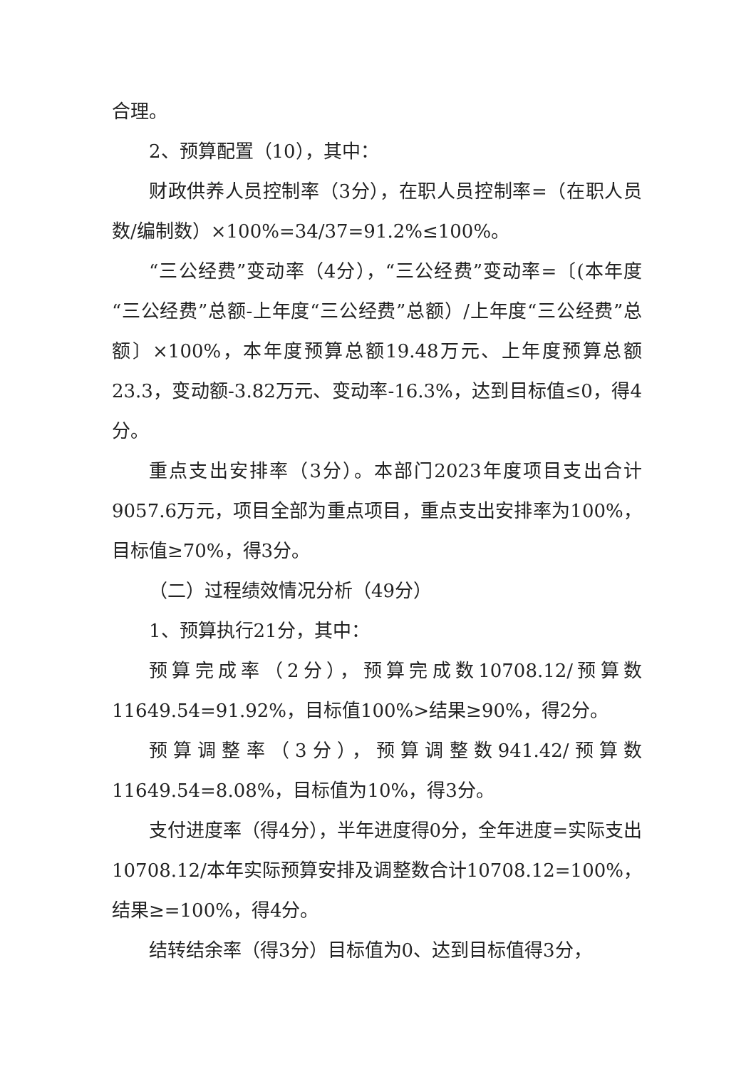合理。
2、预算配置（10），其中：
财政供养人员控制率（3分），在职人员控制率=（在职人员数/编制数）×100%=34/37=91.2%≤100%。
“三公经费”变动率（4分），“三公经费”变动率=〔(本年度“三公经费”总额-上年度“三公经费”总额）/上年度“三公经费”总额〕×100%，本年度预算总额19.48万元、上年度预算总额23.3，变动额-3.82万元、变动率-16.3%，达到目标值≤0，得4分。
重点支出安排率（3分）。本部门2023年度项目支出合计9057.6万元，项目全部为重点项目，重点支出安排率为100%，目标值≥70%，得3分。
（二）过程绩效情况分析（49分）
1、预算执行21分，其中：
预算完成率（2分），预算完成数10708.12/预算数11649.54=91.92%，目标值100%>结果≥90%，得2分。
预算调整率（3分），预算调整数941.42/预算数11649.54=8.08%，目标值为10%，得3分。
支付进度率（得4分），半年进度得0分，全年进度=实际支出10708.12/本年实际预算安排及调整数合计10708.12=100%，结果≥=100%，得4分。
结转结余率（得3分）目标值为0、达到目标值得3分，